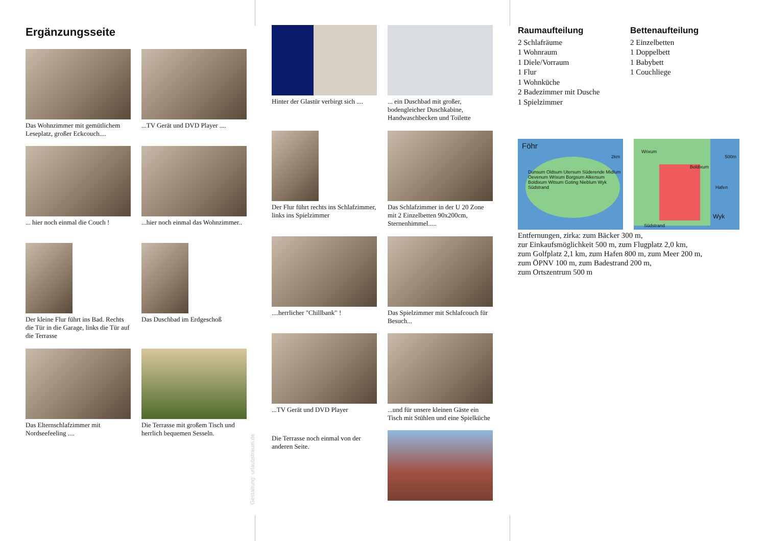Ergänzungsseite
Das Wohnzimmer mit gemütlichem Leseplatz, großer Eckcouch....
...TV Gerät und DVD Player ....
... hier noch einmal die Couch !
...hier noch einmal das Wohnzimmer..
Der kleine Flur führt ins Bad. Rechts die Tür in die Garage, links die Tür auf die Terrasse
Das Duschbad im Erdgeschoß
Das Elternschlafzimmer mit Nordseefeeling ....
Die Terrasse mit großem Tisch und herrlich bequemen Sesseln.
Gestaltung: urlaubstraum.de
Hinter der Glastür verbirgt sich ....
... ein Duschbad mit großer, bodengleicher Duschkabine, Handwaschbecken und Toilette
Der Flur führt rechts ins Schlafzimmer, links ins Spielzimmer
Das Schlafzimmer in der U 20 Zone mit 2 Einzelbetten 90x200cm, Sternenhimmel.....
....herrlicher "Chillbank" !
Das Spielzimmer mit Schlafcouch für Besuch...
...TV Gerät und DVD Player
...und für unsere kleinen Gäste ein Tisch mit Stühlen und eine Spielküche
Die Terrasse noch einmal von der anderen Seite.
Raumaufteilung
2 Schlafräume
1 Wohnraum
1 Diele/Vorraum
1 Flur
1 Wohnküche
2 Badezimmer mit Dusche
1 Spielzimmer
Bettenaufteilung
2 Einzelbetten
1 Doppelbett
1 Babybett
1 Couchliege
Föhr
Dunsum Oldsum Utersum Süderende Midlum Oevenum Wrixum Borgsum Alkersum Boldixum Witsum Goting Nieblum Wyk Südstrand
2km
Wrixum
Boldixum
Hafen
500m
Wyk
Südstrand
Entfernungen, zirka: zum Bäcker 300 m,
zur Einkaufsmöglichkeit 500 m, zum Flugplatz 2,0 km,
zum Golfplatz 2,1 km, zum Hafen 800 m, zum Meer 200 m,
zum ÖPNV 100 m, zum Badestrand 200 m,
zum Ortszentrum 500 m